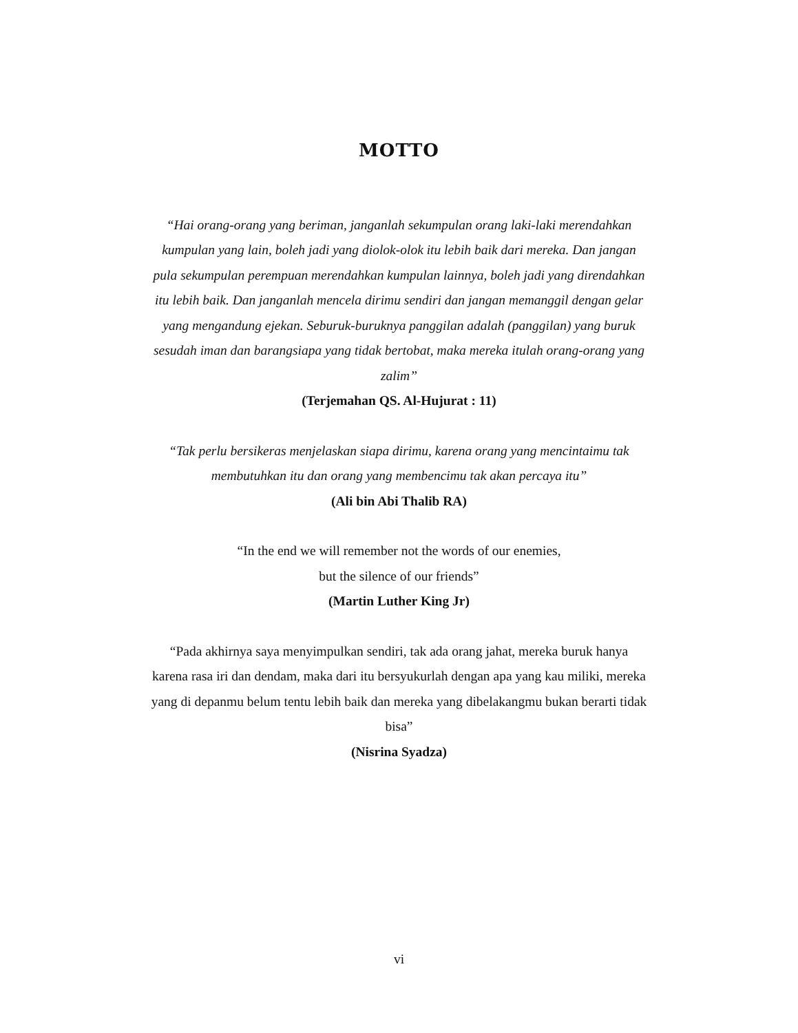MOTTO
“Hai orang-orang yang beriman, janganlah sekumpulan orang laki-laki merendahkan kumpulan yang lain, boleh jadi yang diolok-olok itu lebih baik dari mereka. Dan jangan pula sekumpulan perempuan merendahkan kumpulan lainnya, boleh jadi yang direndahkan itu lebih baik. Dan janganlah mencela dirimu sendiri dan jangan memanggil dengan gelar yang mengandung ejekan. Seburuk-buruknya panggilan adalah (panggilan) yang buruk sesudah iman dan barangsiapa yang tidak bertobat, maka mereka itulah orang-orang yang zalim”
(Terjemahan QS. Al-Hujurat : 11)
“Tak perlu bersikeras menjelaskan siapa dirimu, karena orang yang mencintaimu tak membutuhkan itu dan orang yang membencimu tak akan percaya itu”
(Ali bin Abi Thalib RA)
“In the end we will remember not the words of our enemies,
but the silence of our friends”
(Martin Luther King Jr)
“Pada akhirnya saya menyimpulkan sendiri, tak ada orang jahat, mereka buruk hanya karena rasa iri dan dendam, maka dari itu bersyukurlah dengan apa yang kau miliki, mereka yang di depanmu belum tentu lebih baik dan mereka yang dibelakangmu bukan berarti tidak bisa”
(Nisrina Syadza)
vi